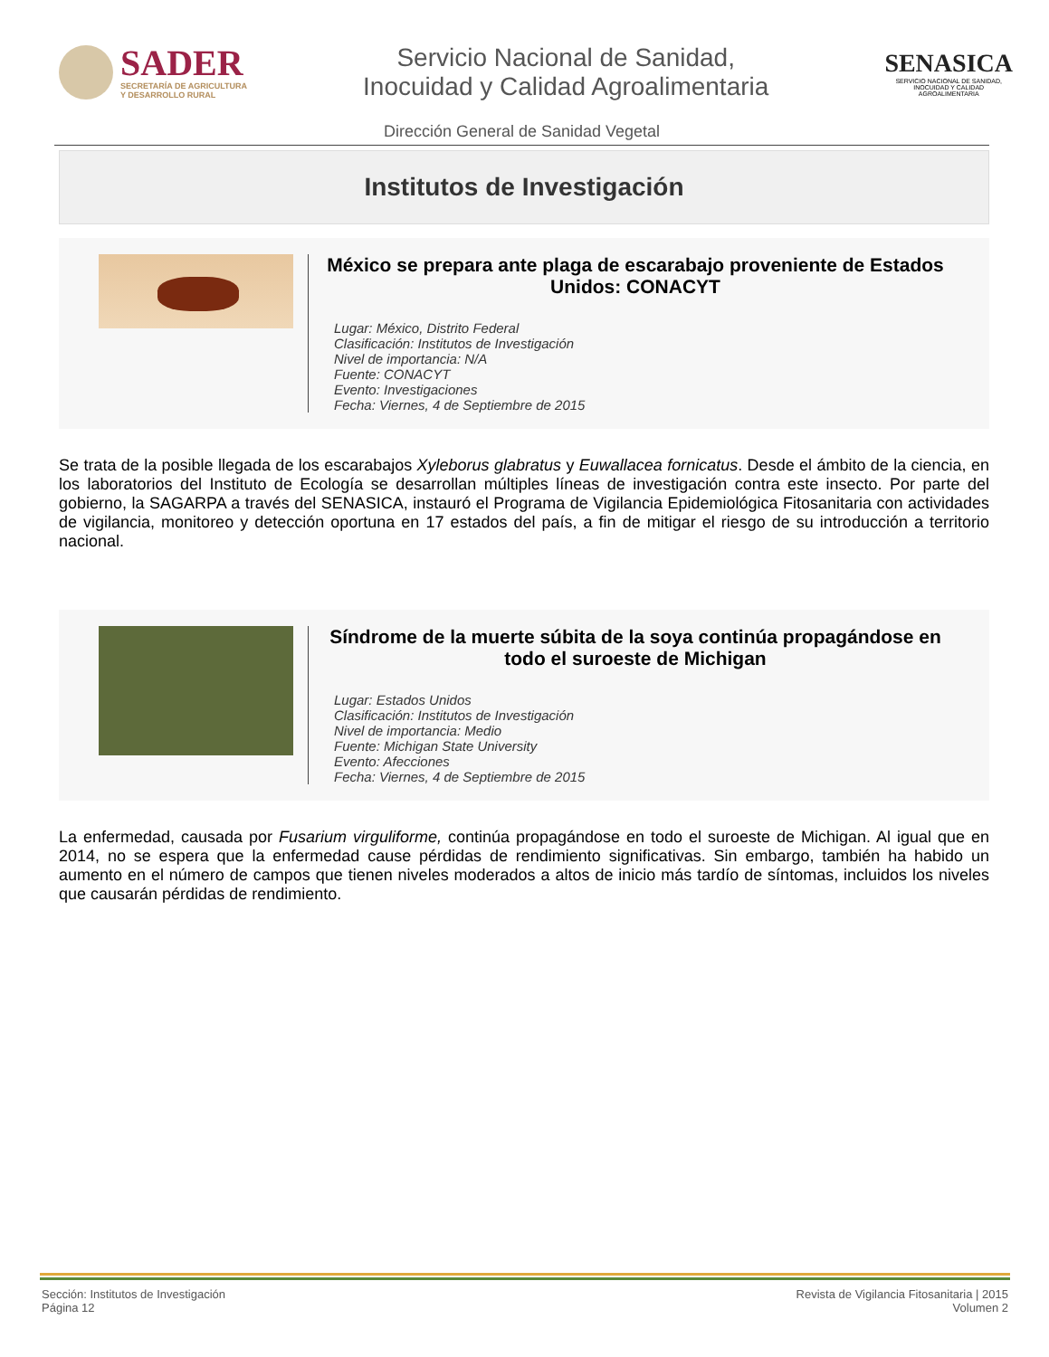SADER
SECRETARÍA DE AGRICULTURA
Y DESARROLLO RURAL
Servicio Nacional de Sanidad,
Inocuidad y Calidad Agroalimentaria
SENASICA
SERVICIO NACIONAL DE SANIDAD,
INOCUIDAD Y CALIDAD
AGROALIMENTARIA
Dirección General de Sanidad Vegetal
Institutos de Investigación
México se prepara ante plaga de escarabajo proveniente de Estados Unidos: CONACYT
Lugar: México, Distrito Federal
Clasificación: Institutos de Investigación
Nivel de importancia: N/A
Fuente: CONACYT
Evento: Investigaciones
Fecha: Viernes, 4 de Septiembre de 2015
Se trata de la posible llegada de los escarabajos Xyleborus glabratus y Euwallacea fornicatus. Desde el ámbito de la ciencia, en los laboratorios del Instituto de Ecología se desarrollan múltiples líneas de investigación contra este insecto. Por parte del gobierno, la SAGARPA a través del SENASICA, instauró el Programa de Vigilancia Epidemiológica Fitosanitaria con actividades de vigilancia, monitoreo y detección oportuna en 17 estados del país, a fin de mitigar el riesgo de su introducción a territorio nacional.
Síndrome de la muerte súbita de la soya continúa propagándose en todo el suroeste de Michigan
Lugar: Estados Unidos
Clasificación: Institutos de Investigación
Nivel de importancia: Medio
Fuente: Michigan State University
Evento: Afecciones
Fecha: Viernes, 4 de Septiembre de 2015
La enfermedad, causada por Fusarium virguliforme, continúa propagándose en todo el suroeste de Michigan. Al igual que en 2014, no se espera que la enfermedad cause pérdidas de rendimiento significativas. Sin embargo, también ha habido un aumento en el número de campos que tienen niveles moderados a altos de inicio más tardío de síntomas, incluidos los niveles que causarán pérdidas de rendimiento.
Sección: Institutos de Investigación
Página 12
Revista de Vigilancia Fitosanitaria | 2015
Volumen 2